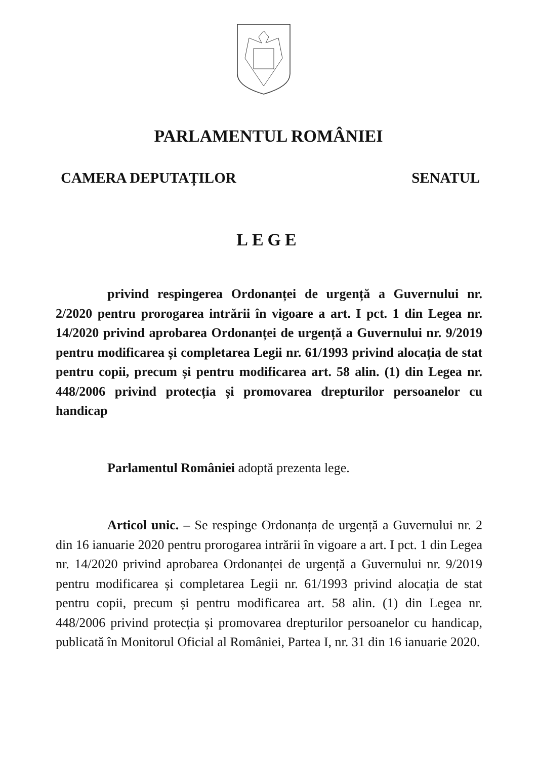PARLAMENTUL ROMÂNIEI
CAMERA DEPUTAȚILOR SENATUL
LEGE
privind respingerea Ordonanței de urgență a Guvernului nr. 2/2020 pentru prorogarea intrării în vigoare a art. I pct. 1 din Legea nr. 14/2020 privind aprobarea Ordonanței de urgență a Guvernului nr. 9/2019 pentru modificarea și completarea Legii nr. 61/1993 privind alocația de stat pentru copii, precum și pentru modificarea art. 58 alin. (1) din Legea nr. 448/2006 privind protecția și promovarea drepturilor persoanelor cu handicap
Parlamentul României adoptă prezenta lege.
Articol unic. – Se respinge Ordonanța de urgență a Guvernului nr. 2 din 16 ianuarie 2020 pentru prorogarea intrării în vigoare a art. I pct. 1 din Legea nr. 14/2020 privind aprobarea Ordonanței de urgență a Guvernului nr. 9/2019 pentru modificarea și completarea Legii nr. 61/1993 privind alocația de stat pentru copii, precum și pentru modificarea art. 58 alin. (1) din Legea nr. 448/2006 privind protecția și promovarea drepturilor persoanelor cu handicap, publicată în Monitorul Oficial al României, Partea I, nr. 31 din 16 ianuarie 2020.